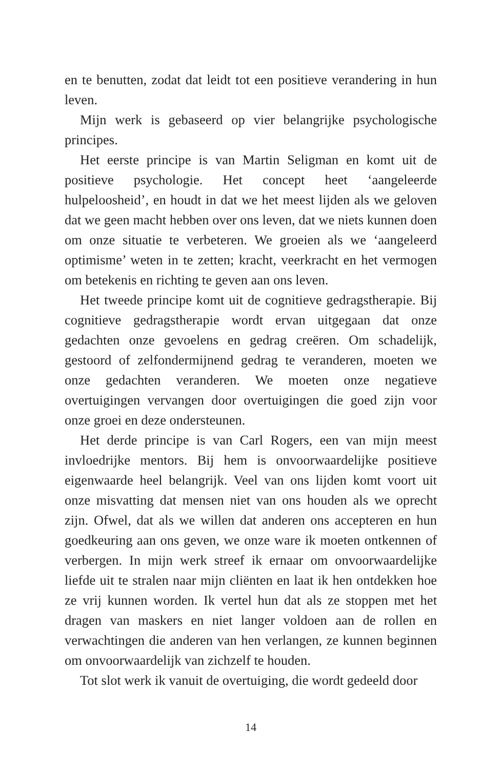en te benutten, zodat dat leidt tot een positieve verandering in hun leven.
Mijn werk is gebaseerd op vier belangrijke psychologische principes.
Het eerste principe is van Martin Seligman en komt uit de positieve psychologie. Het concept heet ‘aangeleerde hulpeloosheid’, en houdt in dat we het meest lijden als we geloven dat we geen macht hebben over ons leven, dat we niets kunnen doen om onze situatie te verbeteren. We groeien als we ‘aangeleerd optimisme’ weten in te zetten; kracht, veerkracht en het vermogen om betekenis en richting te geven aan ons leven.
Het tweede principe komt uit de cognitieve gedragstherapie. Bij cognitieve gedragstherapie wordt ervan uitgegaan dat onze gedachten onze gevoelens en gedrag creëren. Om schadelijk, gestoord of zelfondermijnend gedrag te veranderen, moeten we onze gedachten veranderen. We moeten onze negatieve overtuigingen vervangen door overtuigingen die goed zijn voor onze groei en deze ondersteunen.
Het derde principe is van Carl Rogers, een van mijn meest invloedrijke mentors. Bij hem is onvoorwaardelijke positieve eigenwaarde heel belangrijk. Veel van ons lijden komt voort uit onze misvatting dat mensen niet van ons houden als we oprecht zijn. Ofwel, dat als we willen dat anderen ons accepteren en hun goedkeuring aan ons geven, we onze ware ik moeten ontkennen of verbergen. In mijn werk streef ik ernaar om onvoorwaardelijke liefde uit te stralen naar mijn cliënten en laat ik hen ontdekken hoe ze vrij kunnen worden. Ik vertel hun dat als ze stoppen met het dragen van maskers en niet langer voldoen aan de rollen en verwachtingen die anderen van hen verlangen, ze kunnen beginnen om onvoorwaardelijk van zichzelf te houden.
Tot slot werk ik vanuit de overtuiging, die wordt gedeeld door
14